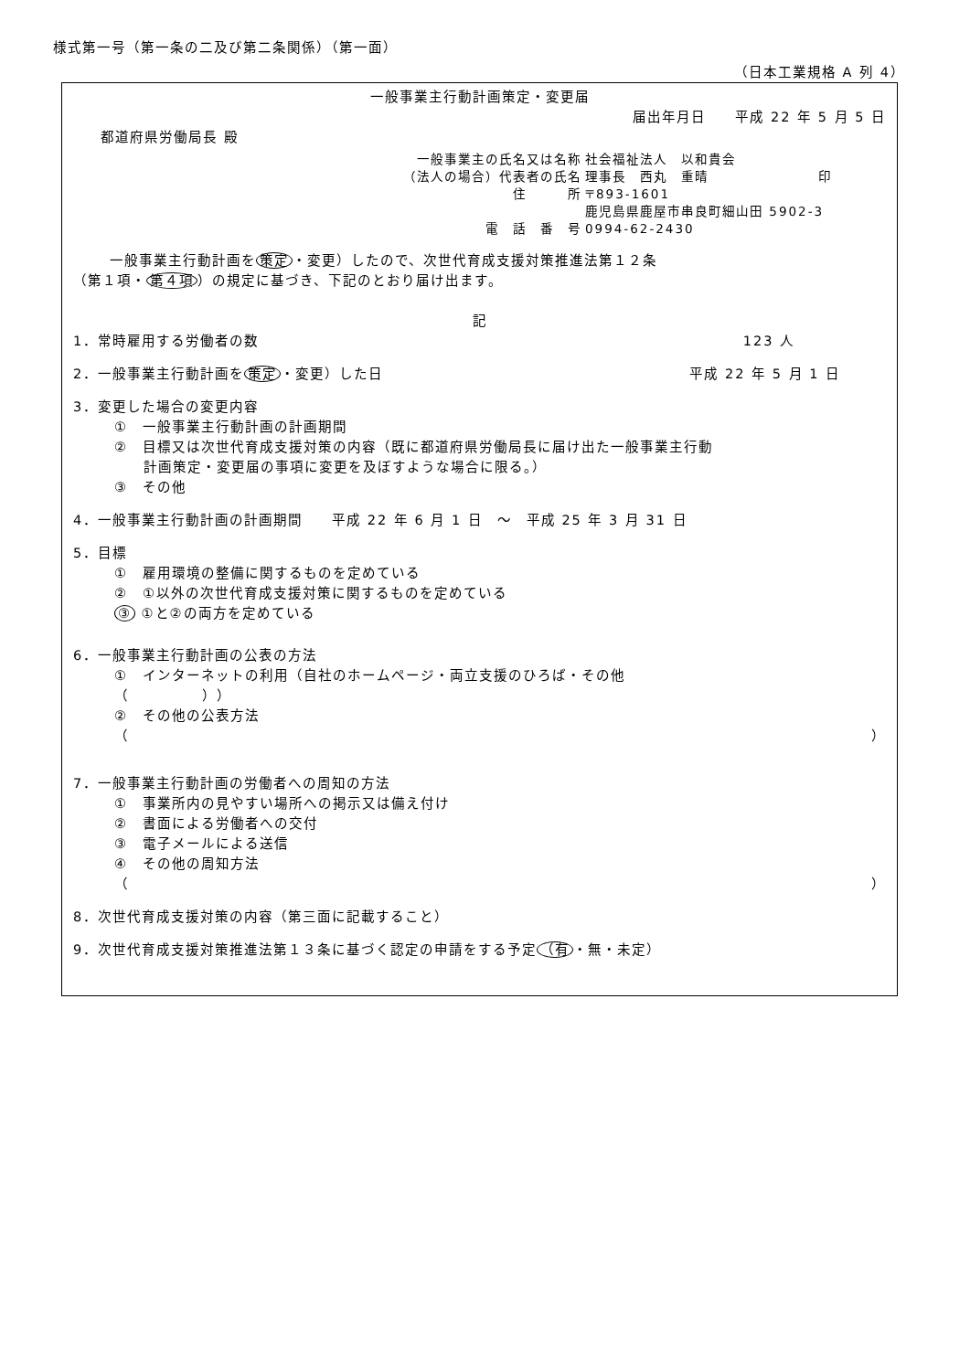様式第一号（第一条の二及び第二条関係）（第一面）
（日本工業規格 A 列 4）
一般事業主行動計画策定・変更届
届出年月日　　平成 22 年 5 月 5 日
都道府県労働局長 殿
一般事業主の氏名又は名称
社会福祉法人　以和貴会
（法人の場合）代表者の氏名
理事長　西丸　重晴　　　　　　　　印
住　　　所
〒893-1601
鹿児島県鹿屋市串良町細山田 5902-3
電　話　番　号
0994-62-2430
一般事業主行動計画を 策定 ・変更）したので、次世代育成支援対策推進法第１２条
（第１項・ 第４項 ）の規定に基づき、下記のとおり届け出ます。
記
1．常時雇用する労働者の数 123 人
2．一般事業主行動計画を 策定 ・変更）した日 平成 22 年 5 月 1 日
3．変更した場合の変更内容
①　一般事業主行動計画の計画期間
②　目標又は次世代育成支援対策の内容（既に都道府県労働局長に届け出た一般事業主行動
　　計画策定・変更届の事項に変更を及ぼすような場合に限る。）
③　その他
4．一般事業主行動計画の計画期間　　平成 22 年 6 月 1 日　～　平成 25 年 3 月 31 日
5．目標
①　雇用環境の整備に関するものを定めている
②　①以外の次世代育成支援対策に関するものを定めている
③ ①と②の両方を定めている
6．一般事業主行動計画の公表の方法
①　インターネットの利用（自社のホームページ・両立支援のひろば・その他
（　　　　　））
②　その他の公表方法
（ ）
7．一般事業主行動計画の労働者への周知の方法
①　事業所内の見やすい場所への掲示又は備え付け
②　書面による労働者への交付
③　電子メールによる送信
④　その他の周知方法
（ ）
8．次世代育成支援対策の内容（第三面に記載すること）
9．次世代育成支援対策推進法第１３条に基づく認定の申請をする予定 （有 ・無・未定）